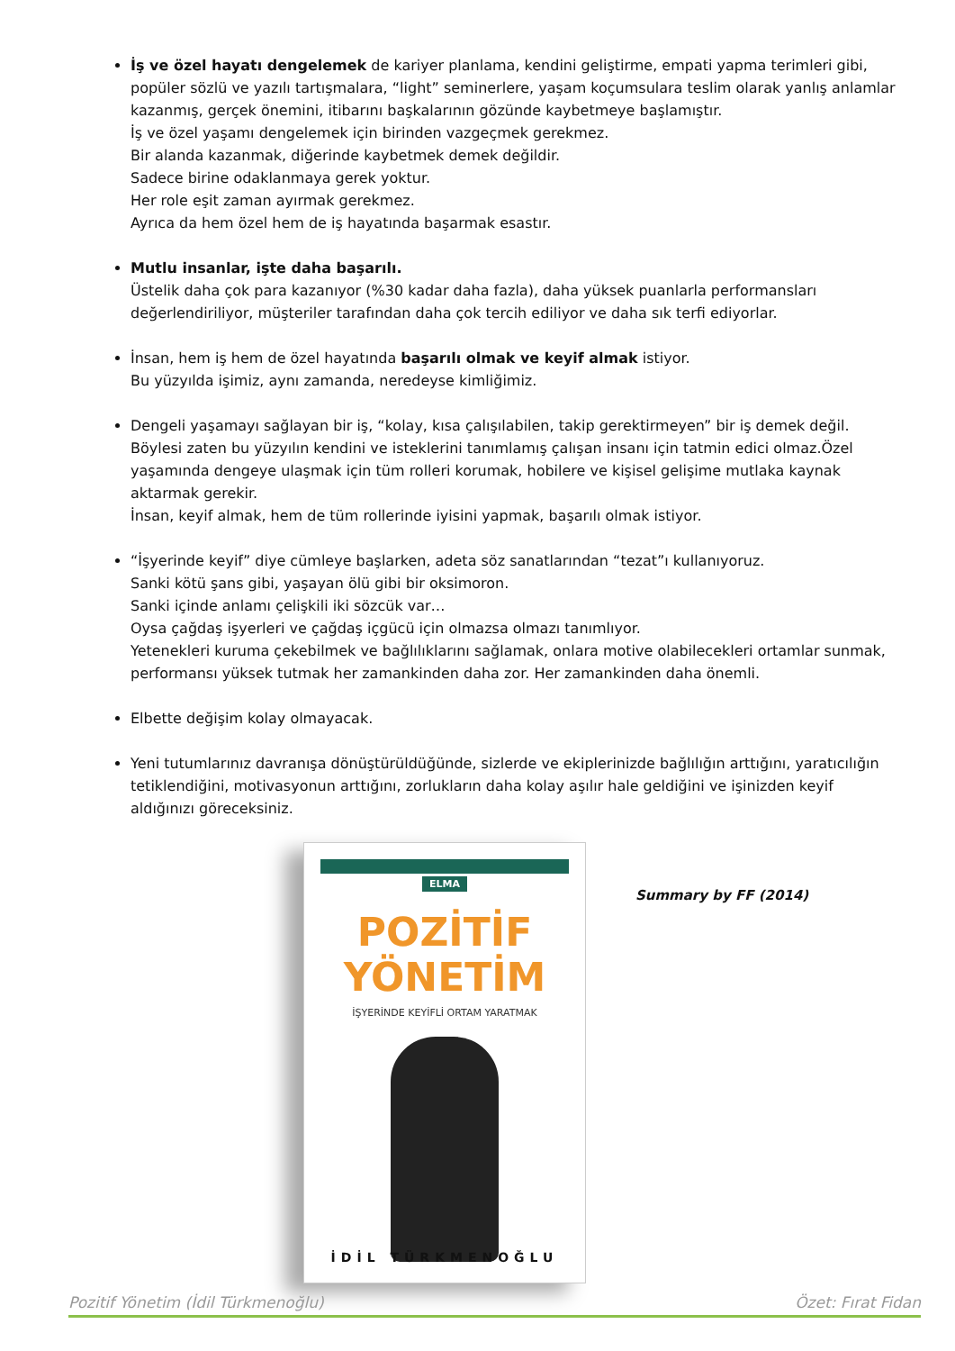İş ve özel hayatı dengelemek de kariyer planlama, kendini geliştirme, empati yapma terimleri gibi, popüler sözlü ve yazılı tartışmalara, “light” seminerlere, yaşam koçumsulara teslim olarak yanlış anlamlar kazanmış, gerçek önemini, itibarını başkalarının gözünde kaybetmeye başlamıştır.
İş ve özel yaşamı dengelemek için birinden vazgeçmek gerekmez.
Bir alanda kazanmak, diğerinde kaybetmek demek değildir.
Sadece birine odaklanmaya gerek yoktur.
Her role eşit zaman ayırmak gerekmez.
Ayrıca da hem özel hem de iş hayatında başarmak esastır.
Mutlu insanlar, işte daha başarılı.
Üstelik daha çok para kazanıyor (%30 kadar daha fazla), daha yüksek puanlarla performansları değerlendiriliyor, müşteriler tarafından daha çok tercih ediliyor ve daha sık terfi ediyorlar.
İnsan, hem iş hem de özel hayatında başarılı olmak ve keyif almak istiyor.
Bu yüzyılda işimiz, aynı zamanda, neredeyse kimliğimiz.
Dengeli yaşamayı sağlayan bir iş, “kolay, kısa çalışılabilen, takip gerektirmeyen” bir iş demek değil. Böylesi zaten bu yüzyılın kendini ve isteklerini tanımlamış çalışan insanı için tatmin edici olmaz.Özel yaşamında dengeye ulaşmak için tüm rolleri korumak, hobilere ve kişisel gelişime mutlaka kaynak aktarmak gerekir.
İnsan, keyif almak, hem de tüm rollerinde iyisini yapmak, başarılı olmak istiyor.
“İşyerinde keyif” diye cümleye başlarken, adeta söz sanatlarından “tezat”ı kullanıyoruz.
Sanki kötü şans gibi, yaşayan ölü gibi bir oksimoron.
Sanki içinde anlamı çelişkili iki sözcük var…
Oysa çağdaş işyerleri ve çağdaş içgücü için olmazsa olmazı tanımlıyor.
Yetenekleri kuruma çekebilmek ve bağlılıklarını sağlamak, onlara motive olabilecekleri ortamlar sunmak, performansı yüksek tutmak her zamankinden daha zor. Her zamankinden daha önemli.
Elbette değişim kolay olmayacak.
Yeni tutumlarınız davranışa dönüştürüldüğünde, sizlerde ve ekiplerinizde bağlılığın arttığını, yaratıcılığın tetiklendiğini, motivasyonun arttığını, zorlukların daha kolay aşılır hale geldiğini ve işinizden keyif aldığınızı göreceksiniz.
ELMA
POZİTİF
YÖNETİM
İŞYERİNDE KEYİFLİ ORTAM YARATMAK
İDİL TÜRKMENOĞLU
Summary by FF (2014)
Pozitif Yönetim (İdil Türkmenoğlu) Özet: Fırat Fidan